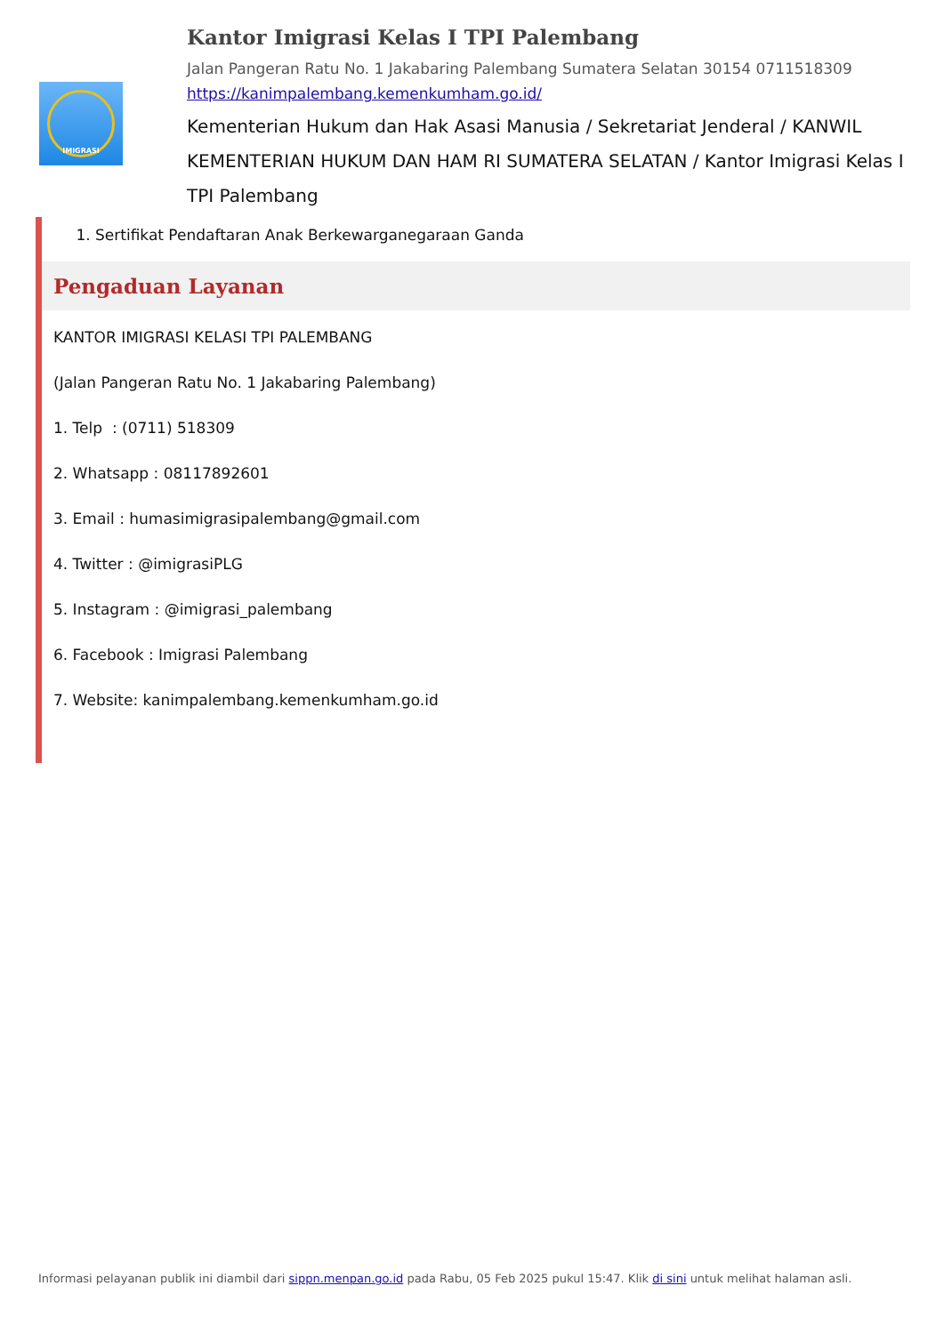IMIGRASI
Kantor Imigrasi Kelas I TPI Palembang
Jalan Pangeran Ratu No. 1 Jakabaring Palembang Sumatera Selatan 30154 0711518309
https://kanimpalembang.kemenkumham.go.id/
Kementerian Hukum dan Hak Asasi Manusia / Sekretariat Jenderal / KANWIL KEMENTERIAN HUKUM DAN HAM RI SUMATERA SELATAN / Kantor Imigrasi Kelas I TPI Palembang
1. Sertifikat Pendaftaran Anak Berkewarganegaraan Ganda
Pengaduan Layanan
KANTOR IMIGRASI KELASI TPI PALEMBANG
(Jalan Pangeran Ratu No. 1 Jakabaring Palembang)
1. Telp : (0711) 518309
2. Whatsapp : 08117892601
3. Email : humasimigrasipalembang@gmail.com
4. Twitter : @imigrasiPLG
5. Instagram : @imigrasi_palembang
6. Facebook : Imigrasi Palembang
7. Website: kanimpalembang.kemenkumham.go.id
Informasi pelayanan publik ini diambil dari sippn.menpan.go.id pada Rabu, 05 Feb 2025 pukul 15:47. Klik di sini untuk melihat halaman asli.